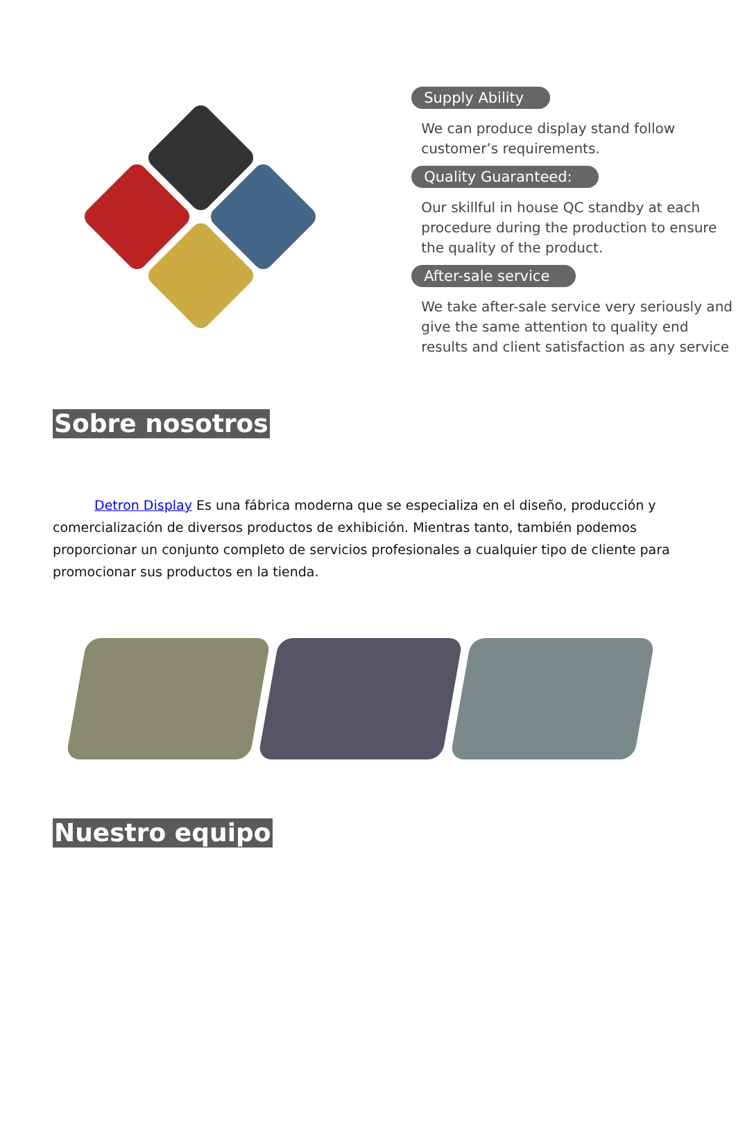Supply Ability
We can produce display stand follow customer’s requirements.
Quality Guaranteed:
Our skillful in house QC standby at each procedure during the production to ensure the quality of the product.
After-sale service
We take after-sale service very seriously and give the same attention to quality end results and client satisfaction as any service
Sobre nosotros
Detron Display Es una fábrica moderna que se especializa en el diseño, producción y comercialización de diversos productos de exhibición. Mientras tanto, también podemos proporcionar un conjunto completo de servicios profesionales a cualquier tipo de cliente para promocionar sus productos en la tienda.
Nuestro equipo